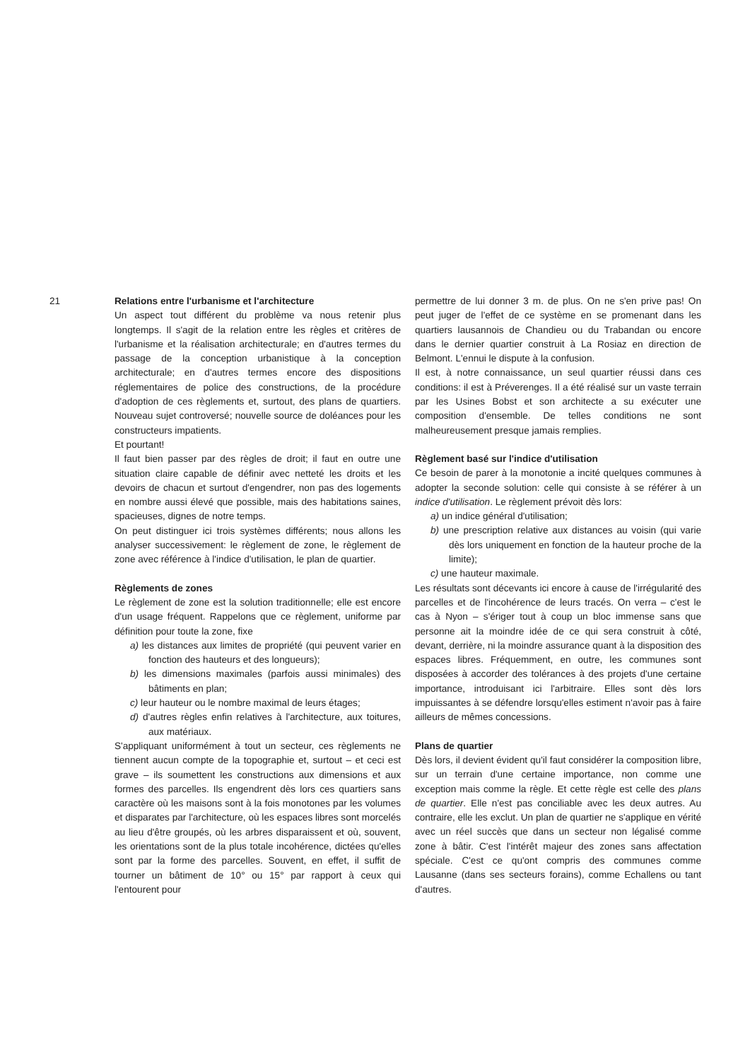21 Relations entre l'urbanisme et l'architecture
Un aspect tout différent du problème va nous retenir plus longtemps. Il s'agit de la relation entre les règles et critères de l'urbanisme et la réalisation architecturale; en d'autres termes du passage de la conception urbanistique à la conception architecturale; en d'autres termes encore des dispositions réglementaires de police des constructions, de la procédure d'adoption de ces règlements et, surtout, des plans de quartiers. Nouveau sujet controversé; nouvelle source de doléances pour les constructeurs impatients.
Et pourtant!
Il faut bien passer par des règles de droit; il faut en outre une situation claire capable de définir avec netteté les droits et les devoirs de chacun et surtout d'engendrer, non pas des logements en nombre aussi élevé que possible, mais des habitations saines, spacieuses, dignes de notre temps.
On peut distinguer ici trois systèmes différents; nous allons les analyser successivement: le règlement de zone, le règlement de zone avec référence à l'indice d'utilisation, le plan de quartier.
Règlements de zones
Le règlement de zone est la solution traditionnelle; elle est encore d'un usage fréquent. Rappelons que ce règlement, uniforme par définition pour toute la zone, fixe
a) les distances aux limites de propriété (qui peuvent varier en fonction des hauteurs et des longueurs);
b) les dimensions maximales (parfois aussi minimales) des bâtiments en plan;
c) leur hauteur ou le nombre maximal de leurs étages;
d) d'autres règles enfin relatives à l'architecture, aux toitures, aux matériaux.
S'appliquant uniformément à tout un secteur, ces règlements ne tiennent aucun compte de la topographie et, surtout – et ceci est grave – ils soumettent les constructions aux dimensions et aux formes des parcelles. Ils engendrent dès lors ces quartiers sans caractère où les maisons sont à la fois monotones par les volumes et disparates par l'architecture, où les espaces libres sont morcelés au lieu d'être groupés, où les arbres disparaissent et où, souvent, les orientations sont de la plus totale incohérence, dictées qu'elles sont par la forme des parcelles. Souvent, en effet, il suffit de tourner un bâtiment de 10° ou 15° par rapport à ceux qui l'entourent pour
permettre de lui donner 3 m. de plus. On ne s'en prive pas! On peut juger de l'effet de ce système en se promenant dans les quartiers lausannois de Chandieu ou du Trabandan ou encore dans le dernier quartier construit à La Rosiaz en direction de Belmont. L'ennui le dispute à la confusion.
Il est, à notre connaissance, un seul quartier réussi dans ces conditions: il est à Préverenges. Il a été réalisé sur un vaste terrain par les Usines Bobst et son architecte a su exécuter une composition d'ensemble. De telles conditions ne sont malheureusement presque jamais remplies.
Règlement basé sur l'indice d'utilisation
Ce besoin de parer à la monotonie a incité quelques communes à adopter la seconde solution: celle qui consiste à se référer à un indice d'utilisation. Le règlement prévoit dès lors:
a) un indice général d'utilisation;
b) une prescription relative aux distances au voisin (qui varie dès lors uniquement en fonction de la hauteur proche de la limite);
c) une hauteur maximale.
Les résultats sont décevants ici encore à cause de l'irrégularité des parcelles et de l'incohérence de leurs tracés. On verra – c'est le cas à Nyon – s'ériger tout à coup un bloc immense sans que personne ait la moindre idée de ce qui sera construit à côté, devant, derrière, ni la moindre assurance quant à la disposition des espaces libres. Fréquemment, en outre, les communes sont disposées à accorder des tolérances à des projets d'une certaine importance, introduisant ici l'arbitraire. Elles sont dès lors impuissantes à se défendre lorsqu'elles estiment n'avoir pas à faire ailleurs de mêmes concessions.
Plans de quartier
Dès lors, il devient évident qu'il faut considérer la composition libre, sur un terrain d'une certaine importance, non comme une exception mais comme la règle. Et cette règle est celle des plans de quartier. Elle n'est pas conciliable avec les deux autres. Au contraire, elle les exclut. Un plan de quartier ne s'applique en vérité avec un réel succès que dans un secteur non légalisé comme zone à bâtir. C'est l'intérêt majeur des zones sans affectation spéciale. C'est ce qu'ont compris des communes comme Lausanne (dans ses secteurs forains), comme Echallens ou tant d'autres.